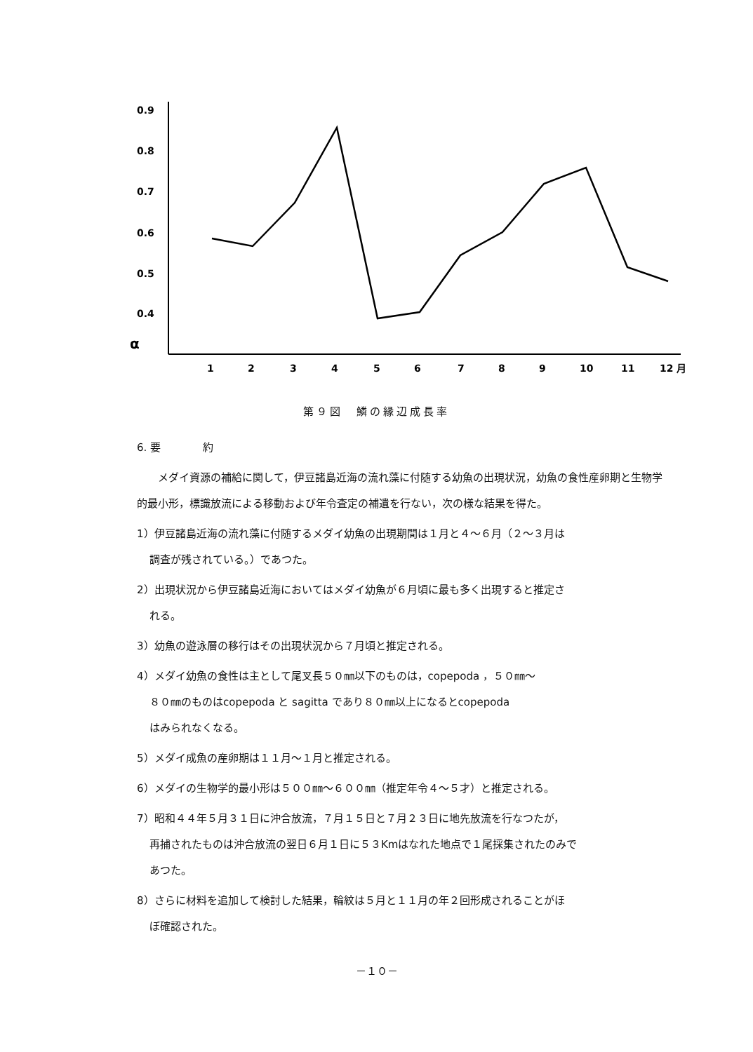0.9
0.8
0.7
0.6
0.5
0.4
α
1
2
3
4
5
6
7
8
9
10
11
12 月
第９図　鱗の縁辺成長率
6. 要　　　　約
メダイ資源の補給に関して，伊豆諸島近海の流れ藻に付随する幼魚の出現状況，幼魚の食性産卵期と生物学的最小形，標識放流による移動および年令査定の補遺を行ない，次の様な結果を得た。
1）伊豆諸島近海の流れ藻に付随するメダイ幼魚の出現期間は１月と４〜６月（２〜３月は
調査が残されている。）であつた。
2）出現状況から伊豆諸島近海においてはメダイ幼魚が６月頃に最も多く出現すると推定さ
れる。
3）幼魚の遊泳層の移行はその出現状況から７月頃と推定される。
4）メダイ幼魚の食性は主として尾叉長５０㎜以下のものは，copepoda ，５０㎜〜
８０㎜のものはcopepoda と sagitta であり８０㎜以上になるとcopepoda
はみられなくなる。
5）メダイ成魚の産卵期は１１月〜１月と推定される。
6）メダイの生物学的最小形は５００㎜〜６００㎜（推定年令４〜５才）と推定される。
7）昭和４４年５月３１日に沖合放流，７月１５日と７月２３日に地先放流を行なつたが，
再捕されたものは沖合放流の翌日６月１日に５３Kmはなれた地点で１尾採集されたのみで
あつた。
8）さらに材料を追加して検討した結果，輪紋は５月と１１月の年２回形成されることがほ
ぼ確認された。
－１０－